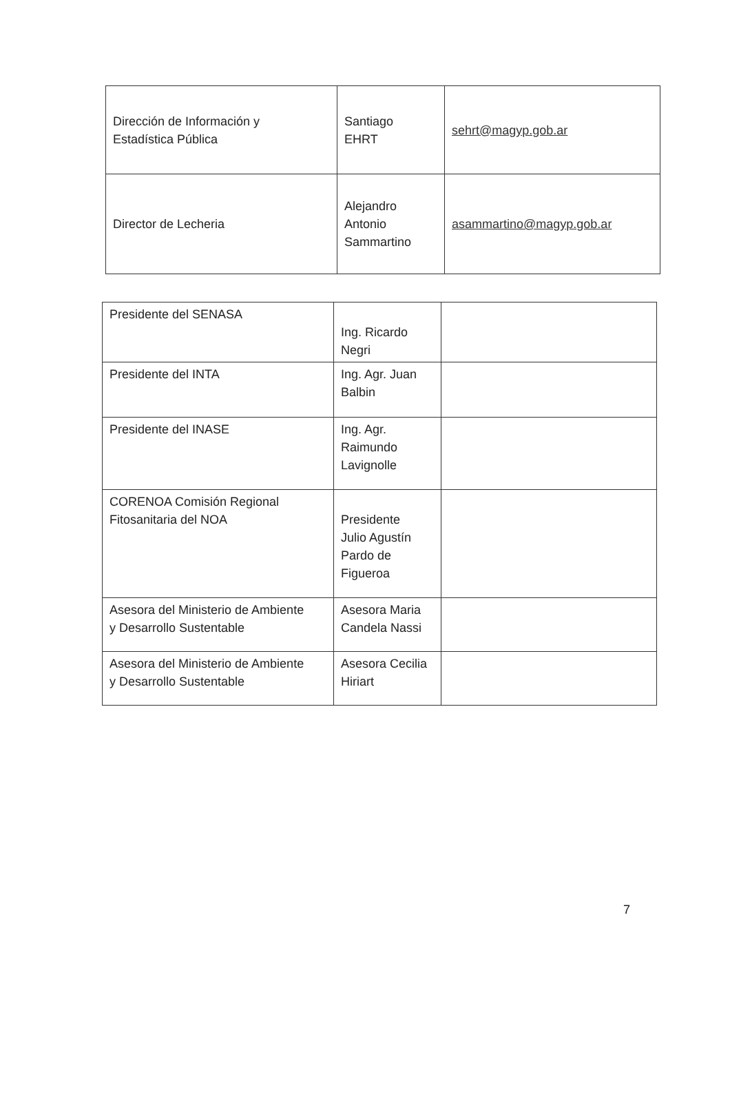| Dirección de Información y Estadística Pública | Santiago EHRT | sehrt@magyp.gob.ar |
| Director de Lecheria | Alejandro Antonio Sammartino | asammartino@magyp.gob.ar |
| Presidente del SENASA | Ing. Ricardo Negri | |
| Presidente del INTA | Ing. Agr. Juan Balbin | |
| Presidente del INASE | Ing. Agr. Raimundo Lavignolle | |
| CORENOA Comisión Regional Fitosanitaria del NOA | Presidente Julio Agustín Pardo de Figueroa | |
| Asesora del Ministerio de Ambiente y Desarrollo Sustentable | Asesora Maria Candela Nassi | |
| Asesora del Ministerio de Ambiente y Desarrollo Sustentable | Asesora Cecilia Hiriart | |
7